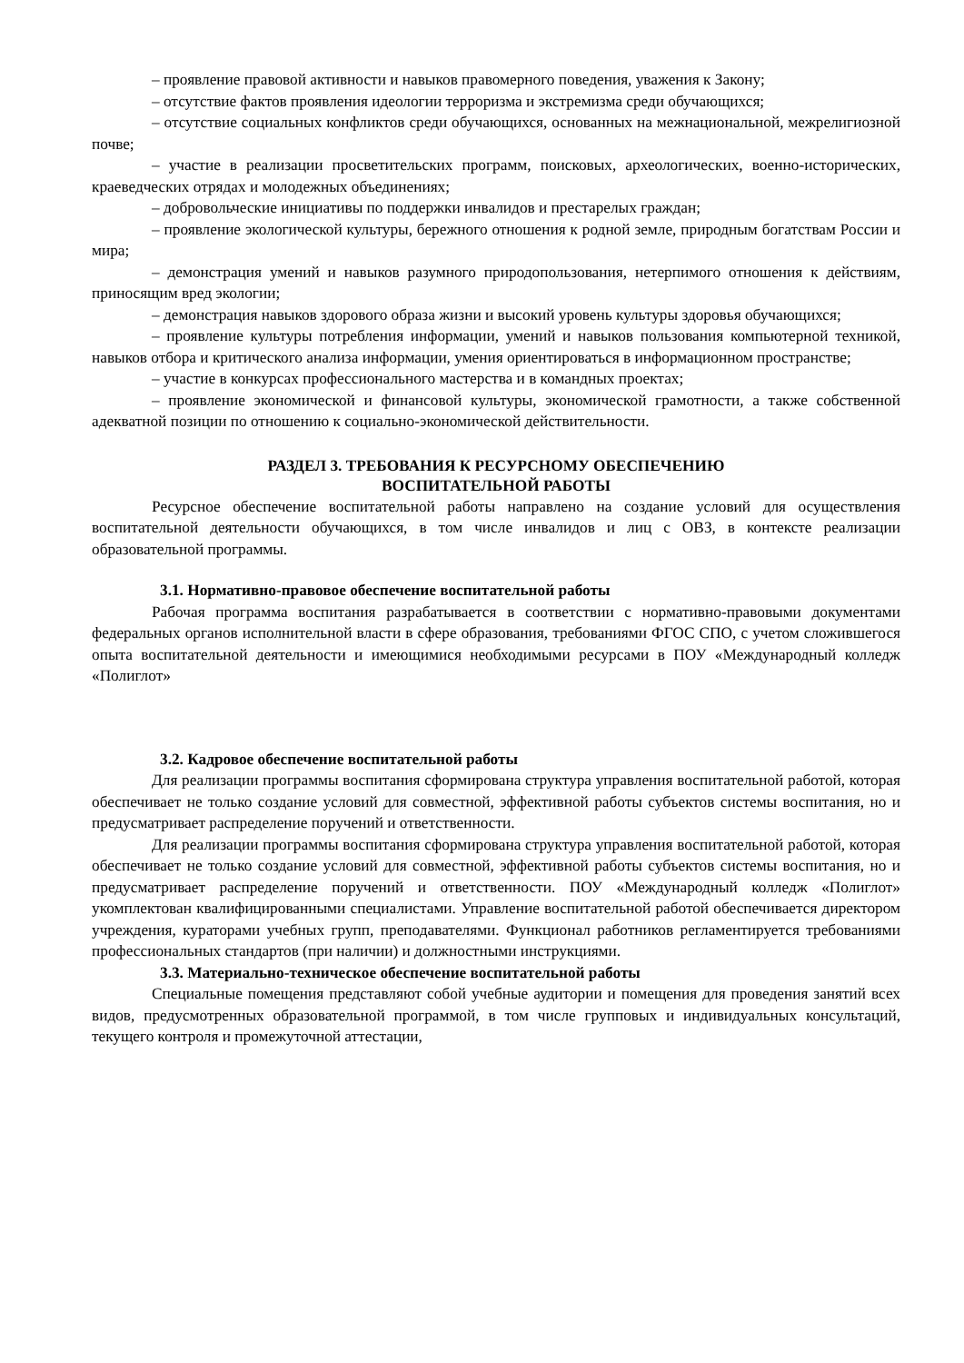– проявление правовой активности и навыков правомерного поведения, уважения к Закону;
– отсутствие фактов проявления идеологии терроризма и экстремизма среди обучающихся;
– отсутствие социальных конфликтов среди обучающихся, основанных на межнациональной, межрелигиозной почве;
– участие в реализации просветительских программ, поисковых, археологических, военно-исторических, краеведческих отрядах и молодежных объединениях;
– добровольческие инициативы по поддержки инвалидов и престарелых граждан;
– проявление экологической культуры, бережного отношения к родной земле, природным богатствам России и мира;
– демонстрация умений и навыков разумного природопользования, нетерпимого отношения к действиям, приносящим вред экологии;
– демонстрация навыков здорового образа жизни и высокий уровень культуры здоровья обучающихся;
– проявление культуры потребления информации, умений и навыков пользования компьютерной техникой, навыков отбора и критического анализа информации, умения ориентироваться в информационном пространстве;
– участие в конкурсах профессионального мастерства и в командных проектах;
– проявление экономической и финансовой культуры, экономической грамотности, а также собственной адекватной позиции по отношению к социально-экономической действительности.
РАЗДЕЛ 3. ТРЕБОВАНИЯ К РЕСУРСНОМУ ОБЕСПЕЧЕНИЮ
ВОСПИТАТЕЛЬНОЙ РАБОТЫ
Ресурсное обеспечение воспитательной работы направлено на создание условий для осуществления воспитательной деятельности обучающихся, в том числе инвалидов и лиц с ОВЗ, в контексте реализации образовательной программы.
3.1. Нормативно-правовое обеспечение воспитательной работы
Рабочая программа воспитания разрабатывается в соответствии с нормативно-правовыми документами федеральных органов исполнительной власти в сфере образования, требованиями ФГОС СПО, с учетом сложившегося опыта воспитательной деятельности и имеющимися необходимыми ресурсами в ПОУ «Международный колледж «Полиглот»
3.2. Кадровое обеспечение воспитательной работы
Для реализации программы воспитания сформирована структура управления воспитательной работой, которая обеспечивает не только создание условий для совместной, эффективной работы субъектов системы воспитания, но и предусматривает распределение поручений и ответственности.
Для реализации программы воспитания сформирована структура управления воспитательной работой, которая обеспечивает не только создание условий для совместной, эффективной работы субъектов системы воспитания, но и предусматривает распределение поручений и ответственности. ПОУ «Международный колледж «Полиглот» укомплектован квалифицированными специалистами. Управление воспитательной работой обеспечивается директором учреждения, кураторами учебных групп, преподавателями. Функционал работников регламентируется требованиями профессиональных стандартов (при наличии) и должностными инструкциями.
3.3. Материально-техническое обеспечение воспитательной работы
Специальные помещения представляют собой учебные аудитории и помещения для проведения занятий всех видов, предусмотренных образовательной программой, в том числе групповых и индивидуальных консультаций, текущего контроля и промежуточной аттестации,